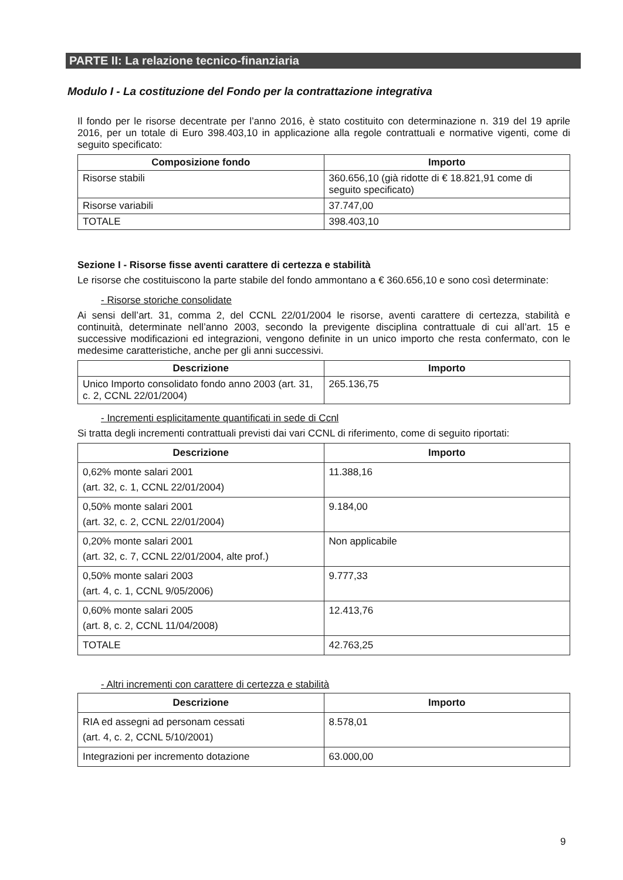PARTE II: La relazione tecnico-finanziaria
Modulo I - La costituzione del Fondo per la contrattazione integrativa
Il fondo per le risorse decentrate per l’anno 2016, è stato costituito con determinazione n. 319 del 19 aprile 2016, per un totale di Euro 398.403,10 in applicazione alla regole contrattuali e normative vigenti, come di seguito specificato:
| Composizione fondo | Importo |
| --- | --- |
| Risorse stabili | 360.656,10 (già ridotte di € 18.821,91 come di seguito specificato) |
| Risorse variabili | 37.747,00 |
| TOTALE | 398.403,10 |
Sezione I - Risorse fisse aventi carattere di certezza e stabilità
Le risorse che costituiscono la parte stabile del fondo ammontano a € 360.656,10 e sono così determinate:
- Risorse storiche consolidate
Ai sensi dell’art. 31, comma 2, del CCNL 22/01/2004 le risorse, aventi carattere di certezza, stabilità e continuità, determinate nell’anno 2003, secondo la previgente disciplina contrattuale di cui all’art. 15 e successive modificazioni ed integrazioni, vengono definite in un unico importo che resta confermato, con le medesime caratteristiche, anche per gli anni successivi.
| Descrizione | Importo |
| --- | --- |
| Unico Importo consolidato fondo anno 2003 (art. 31, c. 2, CCNL 22/01/2004) | 265.136,75 |
- Incrementi esplicitamente quantificati in sede di Ccnl
Si tratta degli incrementi contrattuali previsti dai vari CCNL di riferimento, come di seguito riportati:
| Descrizione | Importo |
| --- | --- |
| 0,62% monte salari 2001 (art. 32, c. 1, CCNL 22/01/2004) | 11.388,16 |
| 0,50% monte salari 2001 (art. 32, c. 2, CCNL 22/01/2004) | 9.184,00 |
| 0,20% monte salari 2001 (art. 32, c. 7, CCNL 22/01/2004, alte prof.) | Non applicabile |
| 0,50% monte salari 2003 (art. 4, c. 1, CCNL 9/05/2006) | 9.777,33 |
| 0,60% monte salari 2005 (art. 8, c. 2, CCNL 11/04/2008) | 12.413,76 |
| TOTALE | 42.763,25 |
- Altri incrementi con carattere di certezza e stabilità
| Descrizione | Importo |
| --- | --- |
| RIA ed assegni ad personam cessati (art. 4, c. 2, CCNL 5/10/2001) | 8.578,01 |
| Integrazioni per incremento dotazione | 63.000,00 |
9